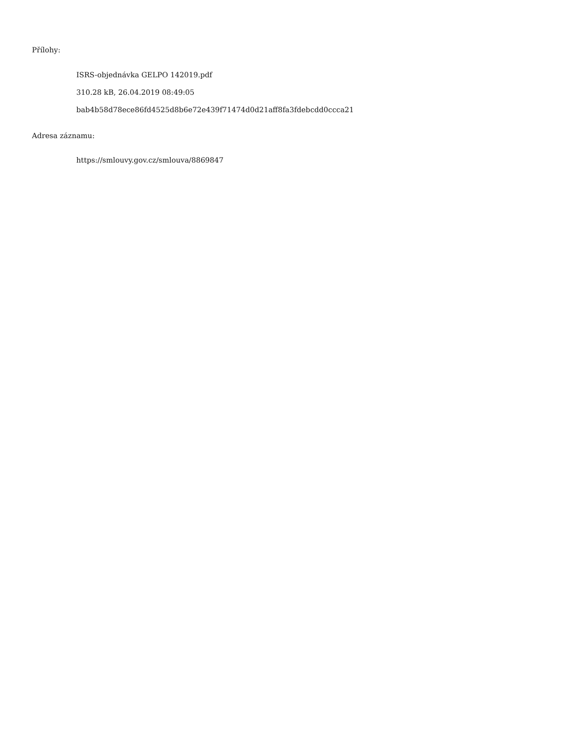Přílohy:
ISRS-objednávka GELPO 142019.pdf
310.28 kB, 26.04.2019 08:49:05
bab4b58d78ece86fd4525d8b6e72e439f71474d0d21aff8fa3fdebcdd0ccca21
Adresa záznamu:
https://smlouvy.gov.cz/smlouva/8869847